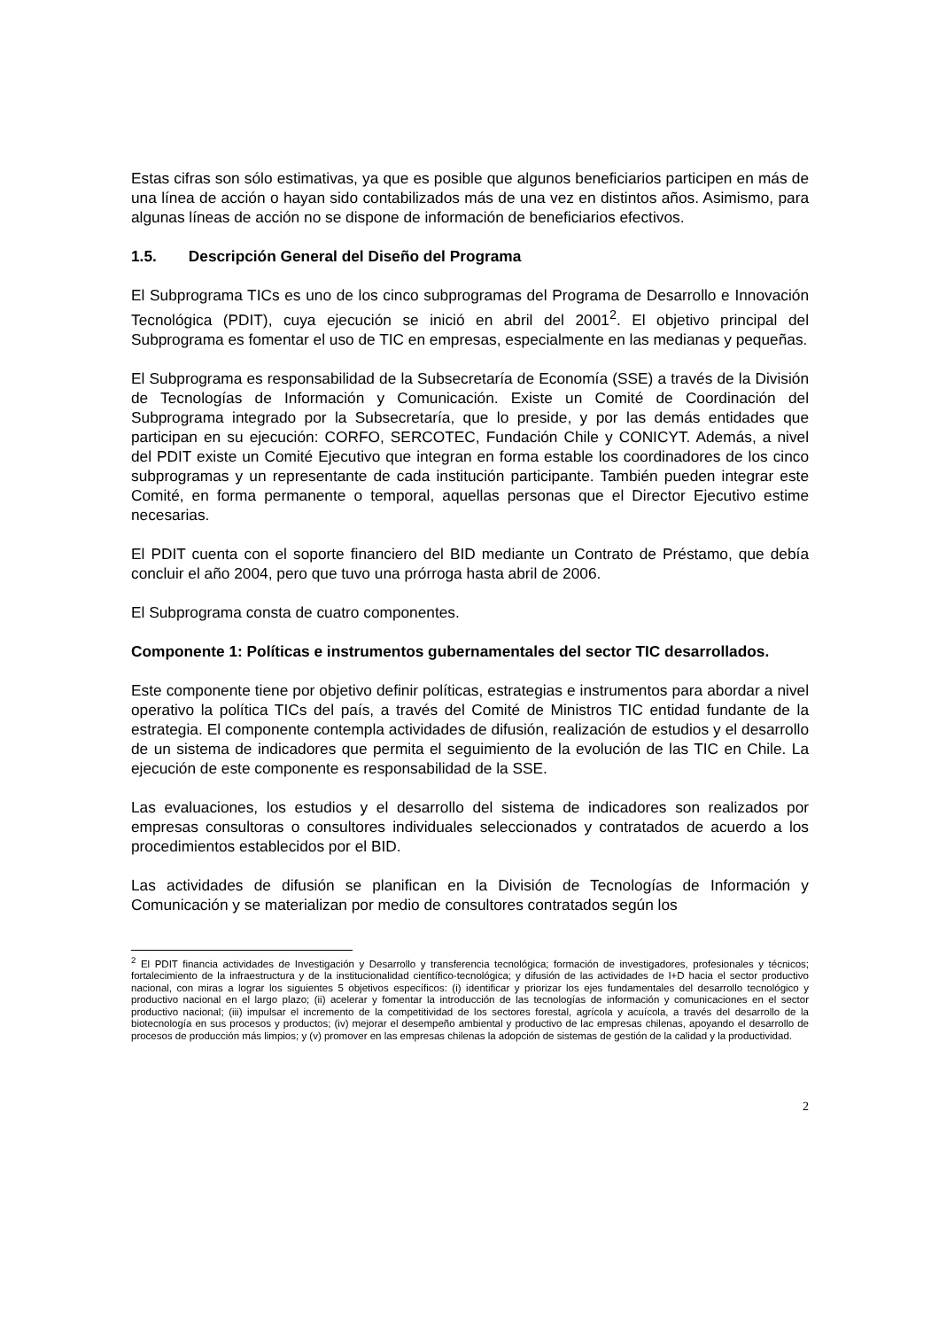Estas cifras son sólo estimativas, ya que es posible que algunos beneficiarios participen en más de una línea de acción o hayan sido contabilizados más de una vez en distintos años. Asimismo, para algunas líneas de acción no se dispone de información de beneficiarios efectivos.
1.5. Descripción General del Diseño del Programa
El Subprograma TICs es uno de los cinco subprogramas del Programa de Desarrollo e Innovación Tecnológica (PDIT), cuya ejecución se inició en abril del 2001<sup>2</sup>. El objetivo principal del Subprograma es fomentar el uso de TIC en empresas, especialmente en las medianas y pequeñas.
El Subprograma es responsabilidad de la Subsecretaría de Economía (SSE) a través de la División de Tecnologías de Información y Comunicación. Existe un Comité de Coordinación del Subprograma integrado por la Subsecretaría, que lo preside, y por las demás entidades que participan en su ejecución: CORFO, SERCOTEC, Fundación Chile y CONICYT. Además, a nivel del PDIT existe un Comité Ejecutivo que integran en forma estable los coordinadores de los cinco subprogramas y un representante de cada institución participante. También pueden integrar este Comité, en forma permanente o temporal, aquellas personas que el Director Ejecutivo estime necesarias.
El PDIT cuenta con el soporte financiero del BID mediante un Contrato de Préstamo, que debía concluir el año 2004, pero que tuvo una prórroga hasta abril de 2006.
El Subprograma consta de cuatro componentes.
Componente 1: Políticas e instrumentos gubernamentales del sector TIC desarrollados.
Este componente tiene por objetivo definir políticas, estrategias e instrumentos para abordar a nivel operativo la política TICs del país, a través del Comité de Ministros TIC entidad fundante de la estrategia. El componente contempla actividades de difusión, realización de estudios y el desarrollo de un sistema de indicadores que permita el seguimiento de la evolución de las TIC en Chile. La ejecución de este componente es responsabilidad de la SSE.
Las evaluaciones, los estudios y el desarrollo del sistema de indicadores son realizados por empresas consultoras o consultores individuales seleccionados y contratados de acuerdo a los procedimientos establecidos por el BID.
Las actividades de difusión se planifican en la División de Tecnologías de Información y Comunicación y se materializan por medio de consultores contratados según los
<sup>2</sup> El PDIT financia actividades de Investigación y Desarrollo y transferencia tecnológica; formación de investigadores, profesionales y técnicos; fortalecimiento de la infraestructura y de la institucionalidad científico-tecnológica; y difusión de las actividades de I+D hacia el sector productivo nacional, con miras a lograr los siguientes 5 objetivos específicos: (i) identificar y priorizar los ejes fundamentales del desarrollo tecnológico y productivo nacional en el largo plazo; (ii) acelerar y fomentar la introducción de las tecnologías de información y comunicaciones en el sector productivo nacional; (iii) impulsar el incremento de la competitividad de los sectores forestal, agrícola y acuícola, a través del desarrollo de la biotecnología en sus procesos y productos; (iv) mejorar el desempeño ambiental y productivo de lac empresas chilenas, apoyando el desarrollo de procesos de producción más limpios; y (v) promover en las empresas chilenas la adopción de sistemas de gestión de la calidad y la productividad.
2